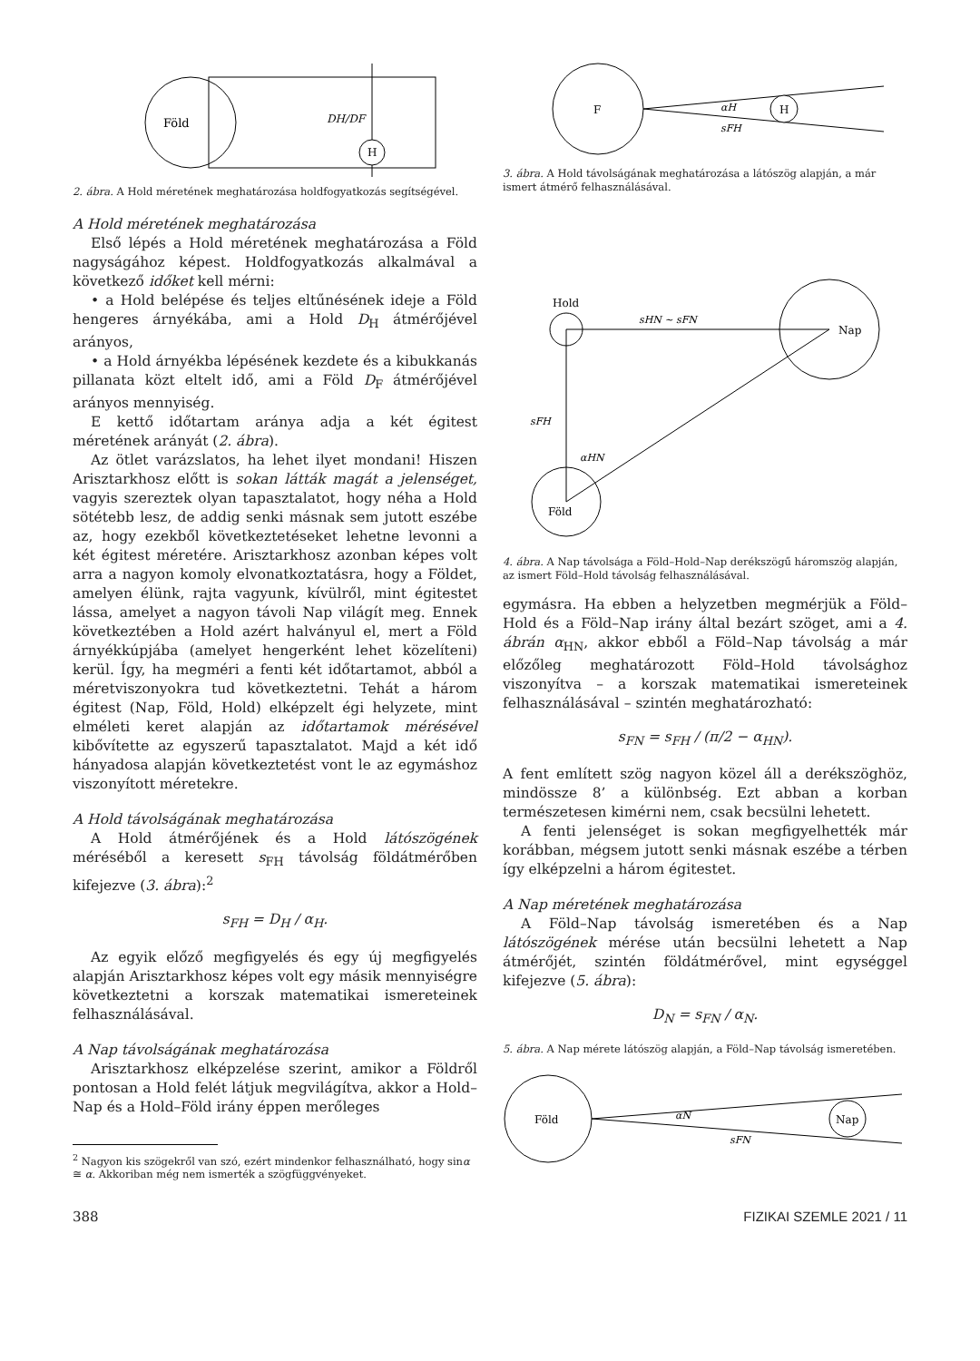Föld
H
DH/DF
2. ábra. A Hold méretének meghatározása holdfogyatkozás segítségével.
A Hold méretének meghatározása
Első lépés a Hold méretének meghatározása a Föld nagyságához képest. Holdfogyatkozás alkalmával a következő időket kell mérni:
• a Hold belépése és teljes eltűnésének ideje a Föld hengeres árnyékába, ami a Hold D<sub>H</sub> átmérőjével arányos,
• a Hold árnyékba lépésének kezdete és a kibukkanás pillanata közt eltelt idő, ami a Föld D<sub>F</sub> átmérőjével arányos mennyiség.
E kettő időtartam aránya adja a két égitest méretének arányát (2. ábra).
Az ötlet varázslatos, ha lehet ilyet mondani! Hiszen Arisztarkhosz előtt is sokan látták magát a jelenséget, vagyis szereztek olyan tapasztalatot, hogy néha a Hold sötétebb lesz, de addig senki másnak sem jutott eszébe az, hogy ezekből következtetéseket lehetne levonni a két égitest méretére. Arisztarkhosz azonban képes volt arra a nagyon komoly elvonatkoztatásra, hogy a Földet, amelyen élünk, rajta vagyunk, kívülről, mint égitestet lássa, amelyet a nagyon távoli Nap világít meg. Ennek következtében a Hold azért halványul el, mert a Föld árnyékkúpjába (amelyet hengerként lehet közelíteni) kerül. Így, ha megméri a fenti két időtartamot, abból a méretviszonyokra tud következtetni. Tehát a három égitest (Nap, Föld, Hold) elképzelt égi helyzete, mint elméleti keret alapján az időtartamok mérésével kibővítette az egyszerű tapasztalatot. Majd a két idő hányadosa alapján következtetést vont le az egymáshoz viszonyított méretekre.
A Hold távolságának meghatározása
A Hold átmérőjének és a Hold látószögének méréséből a keresett s<sub>FH</sub> távolság földátmérőben kifejezve (3. ábra):<sup>2</sup>
s<sub>FH</sub> = D<sub>H</sub> / α<sub>H</sub>.
Az egyik előző megfigyelés és egy új megfigyelés alapján Arisztarkhosz képes volt egy másik mennyiségre következtetni a korszak matematikai ismereteinek felhasználásával.
A Nap távolságának meghatározása
Arisztarkhosz elképzelése szerint, amikor a Földről pontosan a Hold felét látjuk megvilágítva, akkor a Hold–Nap és a Hold–Föld irány éppen merőleges
<sup>2</sup> Nagyon kis szögekről van szó, ezért mindenkor felhasználható, hogy sinα ≅ α. Akkoriban még nem ismerték a szögfüggvényeket.
F
H
αH
sFH
3. ábra. A Hold távolságának meghatározása a látószög alapján, a már ismert átmérő felhasználásával.
Hold
Nap
Föld
sHN ~ sFN
sFH
αHN
4. ábra. A Nap távolsága a Föld–Hold–Nap derékszögű háromszög alapján, az ismert Föld–Hold távolság felhasználásával.
egymásra. Ha ebben a helyzetben megmérjük a Föld–Hold és a Föld–Nap irány által bezárt szöget, ami a 4. ábrán α<sub>HN</sub>, akkor ebből a Föld–Nap távolság a már előzőleg meghatározott Föld–Hold távolsághoz viszonyítva – a korszak matematikai ismereteinek felhasználásával – szintén meghatározható:
s<sub>FN</sub> = s<sub>FH</sub> / (π/2 − α<sub>HN</sub>).
A fent említett szög nagyon közel áll a derékszöghöz, mindössze 8’ a különbség. Ezt abban a korban természetesen kimérni nem, csak becsülni lehetett.
A fenti jelenséget is sokan megfigyelhették már korábban, mégsem jutott senki másnak eszébe a térben így elképzelni a három égitestet.
A Nap méretének meghatározása
A Föld–Nap távolság ismeretében és a Nap látószögének mérése után becsülni lehetett a Nap átmérőjét, szintén földátmérővel, mint egységgel kifejezve (5. ábra):
D<sub>N</sub> = s<sub>FN</sub> / α<sub>N</sub>.
5. ábra. A Nap mérete látószög alapján, a Föld–Nap távolság ismeretében.
Föld
Nap
αN
sFN
388 FIZIKAI SZEMLE 2021 / 11